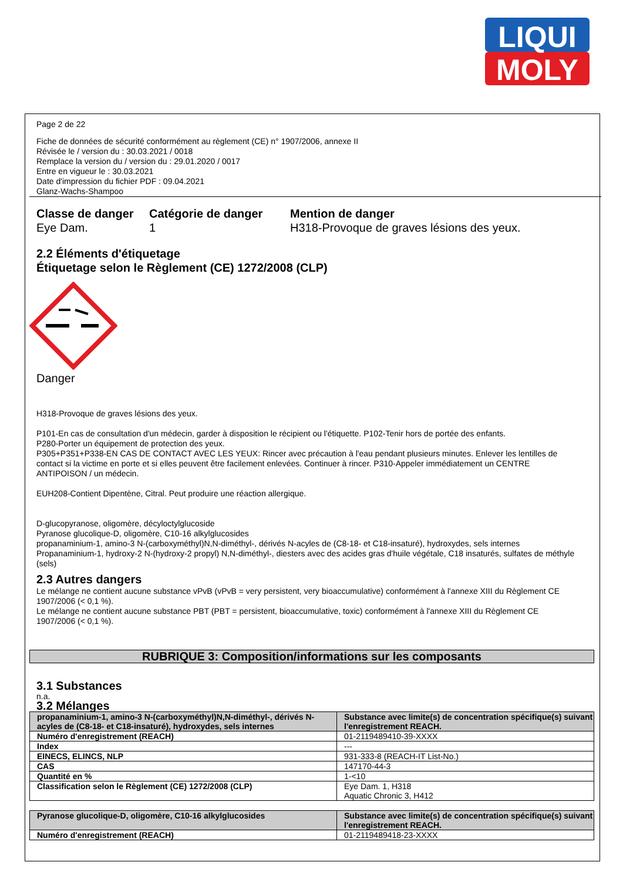LIQUI
MOLY
Page 2 de 22
Fiche de données de sécurité conformément au règlement (CE) n° 1907/2006, annexe II
Révisée le / version du : 30.03.2021 / 0018
Remplace la version du / version du : 29.01.2020 / 0017
Entre en vigueur le : 30.03.2021
Date d'impression du fichier PDF : 09.04.2021
Glanz-Wachs-Shampoo
Classe de danger
Eye Dam.
Catégorie de danger
1
Mention de danger
H318-Provoque de graves lésions des yeux.
2.2 Éléments d'étiquetage
Étiquetage selon le Règlement (CE) 1272/2008 (CLP)
Danger
H318-Provoque de graves lésions des yeux.
P101-En cas de consultation d'un médecin, garder à disposition le récipient ou l'étiquette. P102-Tenir hors de portée des enfants.
P280-Porter un équipement de protection des yeux.
P305+P351+P338-EN CAS DE CONTACT AVEC LES YEUX: Rincer avec précaution à l'eau pendant plusieurs minutes. Enlever les lentilles de contact si la victime en porte et si elles peuvent être facilement enlevées. Continuer à rincer. P310-Appeler immédiatement un CENTRE ANTIPOISON / un médecin.
EUH208-Contient Dipentène, Citral. Peut produire une réaction allergique.
D-glucopyranose, oligomère, décyloctylglucoside
Pyranose glucolique-D, oligomère, C10-16 alkylglucosides
propanaminium-1, amino-3 N-(carboxyméthyl)N,N-diméthyl-, dérivés N-acyles de (C8-18- et C18-insaturé), hydroxydes, sels internes
Propanaminium-1, hydroxy-2 N-(hydroxy-2 propyl) N,N-diméthyl-, diesters avec des acides gras d'huile végétale, C18 insaturés, sulfates de méthyle (sels)
2.3 Autres dangers
Le mélange ne contient aucune substance vPvB (vPvB = very persistent, very bioaccumulative) conformément à l'annexe XIII du Règlement CE 1907/2006 (< 0,1 %).
Le mélange ne contient aucune substance PBT (PBT = persistent, bioaccumulative, toxic) conformément à l'annexe XIII du Règlement CE 1907/2006 (< 0,1 %).
RUBRIQUE 3: Composition/informations sur les composants
3.1 Substances
n.a.
3.2 Mélanges
| propanaminium-1, amino-3 N-(carboxyméthyl)N,N-diméthyl-, dérivés N-acyles de (C8-18- et C18-insaturé), hydroxydes, sels internes | Substance avec limite(s) de concentration spécifique(s) suivant l'enregistrement REACH. |
| Numéro d'enregistrement (REACH) | 01-2119489410-39-XXXX |
| Index | --- |
| EINECS, ELINCS, NLP | 931-333-8 (REACH-IT List-No.) |
| CAS | 147170-44-3 |
| Quantité en % | 1-<10 |
| Classification selon le Règlement (CE) 1272/2008 (CLP) | Eye Dam. 1, H318 Aquatic Chronic 3, H412 |
| Pyranose glucolique-D, oligomère, C10-16 alkylglucosides | Substance avec limite(s) de concentration spécifique(s) suivant l'enregistrement REACH. |
| Numéro d'enregistrement (REACH) | 01-2119489418-23-XXXX |